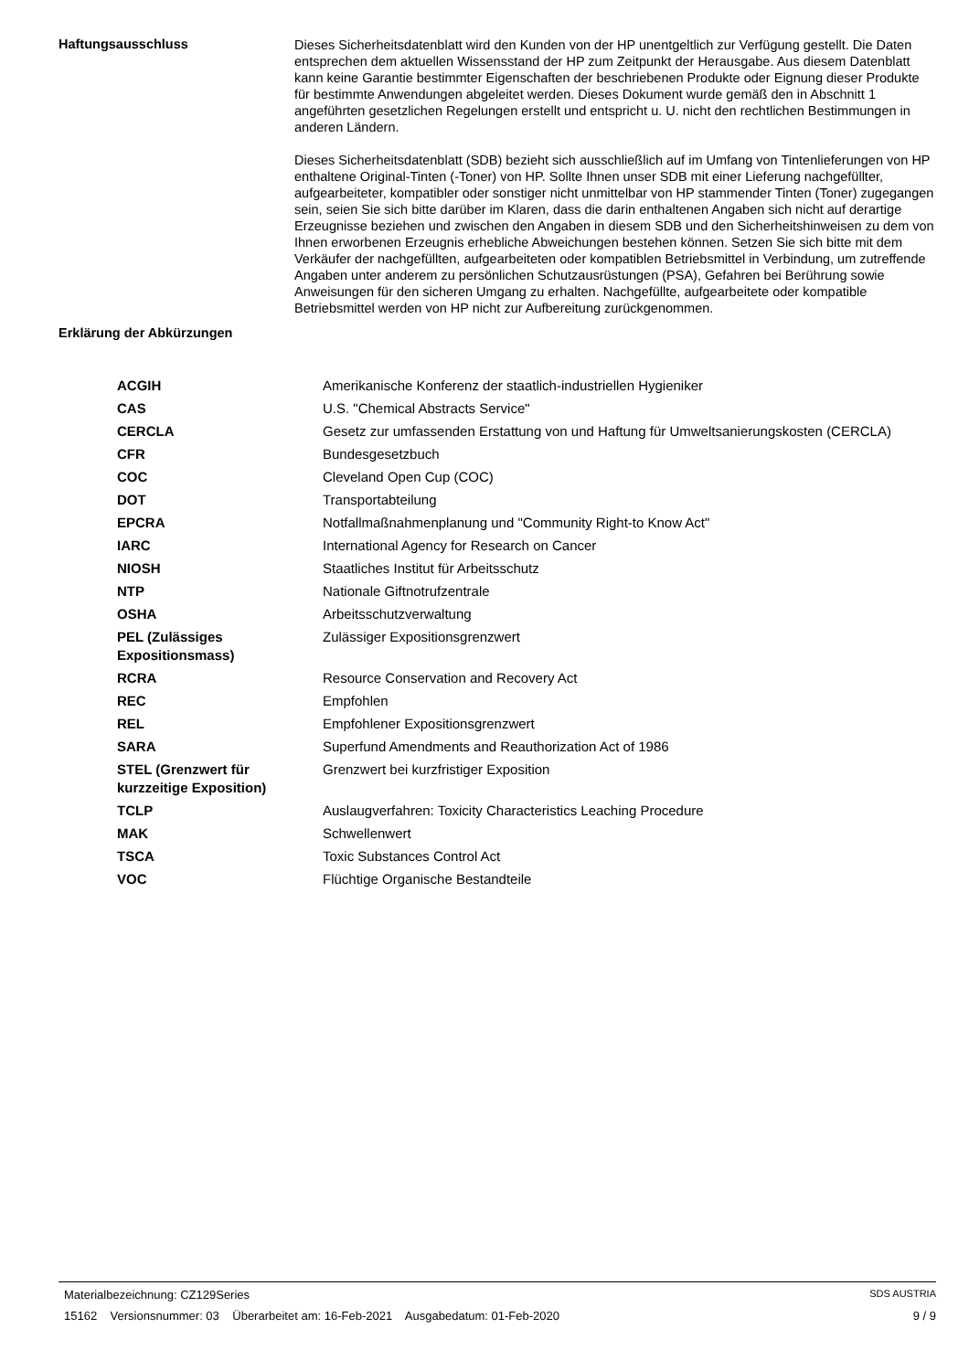Haftungsausschluss
Dieses Sicherheitsdatenblatt wird den Kunden von der HP unentgeltlich zur Verfügung gestellt. Die Daten entsprechen dem aktuellen Wissensstand der HP zum Zeitpunkt der Herausgabe. Aus diesem Datenblatt kann keine Garantie bestimmter Eigenschaften der beschriebenen Produkte oder Eignung dieser Produkte für bestimmte Anwendungen abgeleitet werden. Dieses Dokument wurde gemäß den in Abschnitt 1 angeführten gesetzlichen Regelungen erstellt und entspricht u. U. nicht den rechtlichen Bestimmungen in anderen Ländern.
Dieses Sicherheitsdatenblatt (SDB) bezieht sich ausschließlich auf im Umfang von Tintenlieferungen von HP enthaltene Original-Tinten (-Toner) von HP. Sollte Ihnen unser SDB mit einer Lieferung nachgefüllter, aufgearbeiteter, kompatibler oder sonstiger nicht unmittelbar von HP stammender Tinten (Toner) zugegangen sein, seien Sie sich bitte darüber im Klaren, dass die darin enthaltenen Angaben sich nicht auf derartige Erzeugnisse beziehen und zwischen den Angaben in diesem SDB und den Sicherheitshinweisen zu dem von Ihnen erworbenen Erzeugnis erhebliche Abweichungen bestehen können. Setzen Sie sich bitte mit dem Verkäufer der nachgefüllten, aufgearbeiteten oder kompatiblen Betriebsmittel in Verbindung, um zutreffende Angaben unter anderem zu persönlichen Schutzausrüstungen (PSA), Gefahren bei Berührung sowie Anweisungen für den sicheren Umgang zu erhalten. Nachgefüllte, aufgearbeitete oder kompatible Betriebsmittel werden von HP nicht zur Aufbereitung zurückgenommen.
Erklärung der Abkürzungen
| ACGIH | Amerikanische Konferenz der staatlich-industriellen Hygieniker |
| CAS | U.S. "Chemical Abstracts Service" |
| CERCLA | Gesetz zur umfassenden Erstattung von und Haftung für Umweltsanierungskosten (CERCLA) |
| CFR | Bundesgesetzbuch |
| COC | Cleveland Open Cup (COC) |
| DOT | Transportabteilung |
| EPCRA | Notfallmaßnahmenplanung und "Community Right-to Know Act" |
| IARC | International Agency for Research on Cancer |
| NIOSH | Staatliches Institut für Arbeitsschutz |
| NTP | Nationale Giftnotrufzentrale |
| OSHA | Arbeitsschutzverwaltung |
| PEL (Zulässiges Expositionsmass) | Zulässiger Expositionsgrenzwert |
| RCRA | Resource Conservation and Recovery Act |
| REC | Empfohlen |
| REL | Empfohlener Expositionsgrenzwert |
| SARA | Superfund Amendments and Reauthorization Act of 1986 |
| STEL (Grenzwert für kurzzeitige Exposition) | Grenzwert bei kurzfristiger Exposition |
| TCLP | Auslaugverfahren: Toxicity Characteristics Leaching Procedure |
| MAK | Schwellenwert |
| TSCA | Toxic Substances Control Act |
| VOC | Flüchtige Organische Bestandteile |
Materialbezeichnung: CZ129Series SDS AUSTRIA
15162 Versionsnummer: 03 Überarbeitet am: 16-Feb-2021 Ausgabedatum: 01-Feb-2020 9 / 9